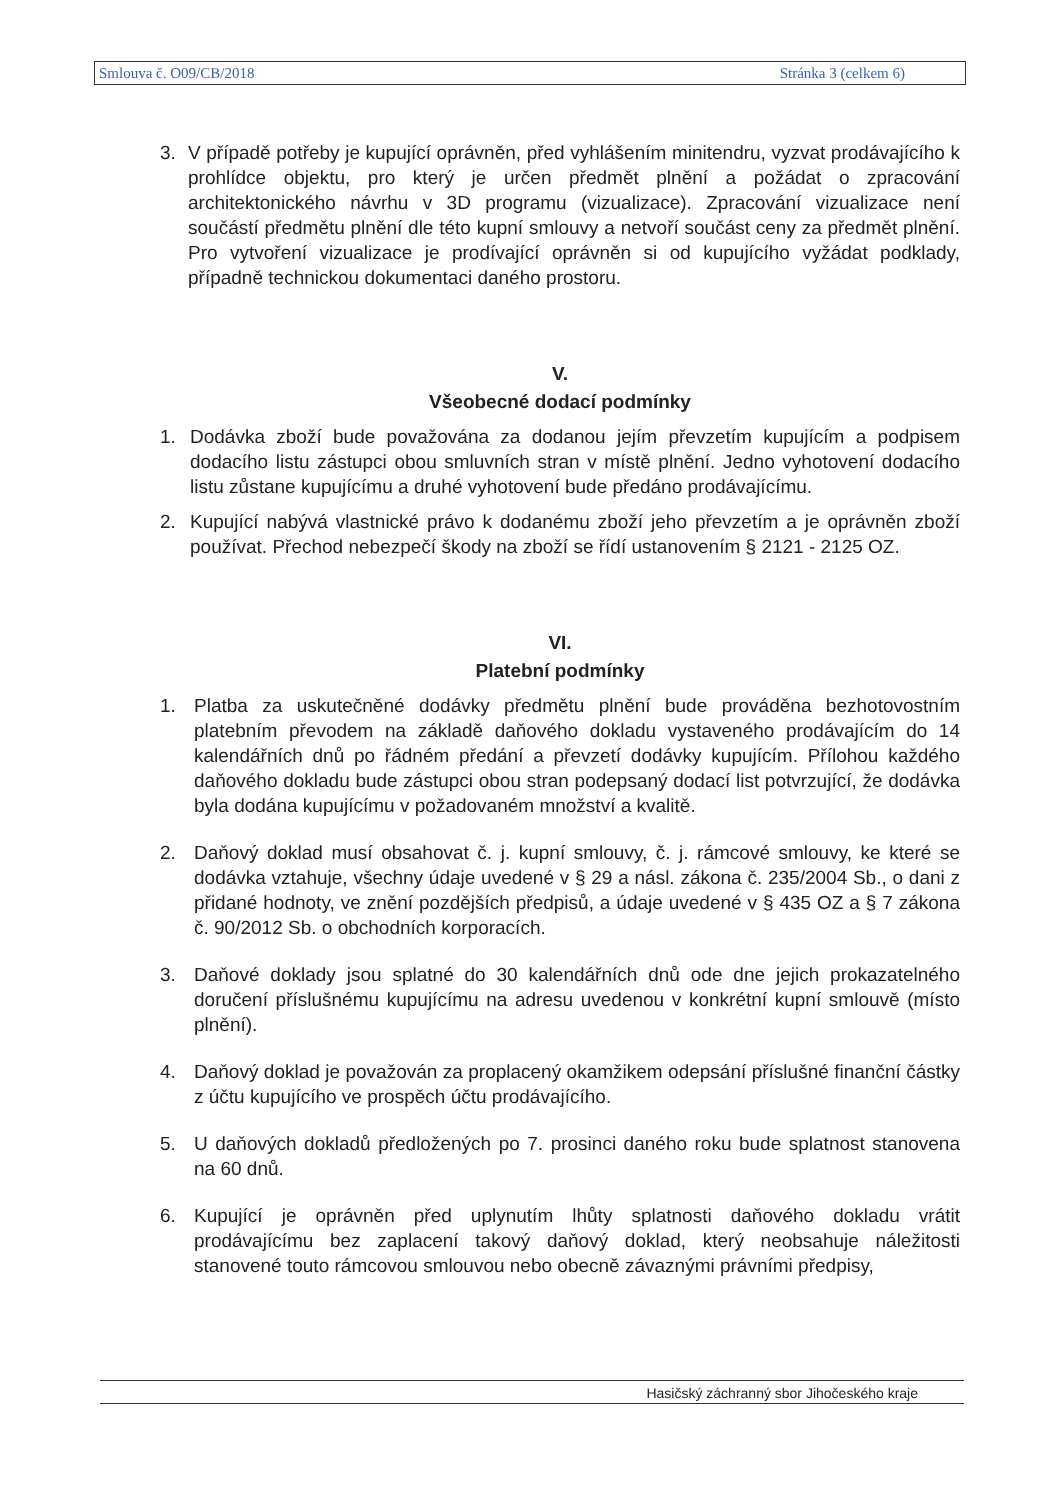Smlouva č. O09/CB/2018 Stránka 3 (celkem 6)
3. V případě potřeby je kupující oprávněn, před vyhlášením minitendru, vyzvat prodávajícího k prohlídce objektu, pro který je určen předmět plnění a požádat o zpracování architektonického návrhu v 3D programu (vizualizace). Zpracování vizualizace není součástí předmětu plnění dle této kupní smlouvy a netvoří součást ceny za předmět plnění. Pro vytvoření vizualizace je prodívající oprávněn si od kupujícího vyžádat podklady, případně technickou dokumentaci daného prostoru.
V.
Všeobecné dodací podmínky
1. Dodávka zboží bude považována za dodanou jejím převzetím kupujícím a podpisem dodacího listu zástupci obou smluvních stran v místě plnění. Jedno vyhotovení dodacího listu zůstane kupujícímu a druhé vyhotovení bude předáno prodávajícímu.
2. Kupující nabývá vlastnické právo k dodanému zboží jeho převzetím a je oprávněn zboží používat. Přechod nebezpečí škody na zboží se řídí ustanovením § 2121 - 2125 OZ.
VI.
Platební podmínky
1. Platba za uskutečněné dodávky předmětu plnění bude prováděna bezhotovostním platebním převodem na základě daňového dokladu vystaveného prodávajícím do 14 kalendářních dnů po řádném předání a převzetí dodávky kupujícím. Přílohou každého daňového dokladu bude zástupci obou stran podepsaný dodací list potvrzující, že dodávka byla dodána kupujícímu v požadovaném množství a kvalitě.
2. Daňový doklad musí obsahovat č. j. kupní smlouvy, č. j. rámcové smlouvy, ke které se dodávka vztahuje, všechny údaje uvedené v § 29 a násl. zákona č. 235/2004 Sb., o dani z přidané hodnoty, ve znění pozdějších předpisů, a údaje uvedené v § 435 OZ a § 7 zákona č. 90/2012 Sb. o obchodních korporacích.
3. Daňové doklady jsou splatné do 30 kalendářních dnů ode dne jejich prokazatelného doručení příslušnému kupujícímu na adresu uvedenou v konkrétní kupní smlouvě (místo plnění).
4. Daňový doklad je považován za proplacený okamžikem odepsání příslušné finanční částky z účtu kupujícího ve prospěch účtu prodávajícího.
5. U daňových dokladů předložených po 7. prosinci daného roku bude splatnost stanovena na 60 dnů.
6. Kupující je oprávněn před uplynutím lhůty splatnosti daňového dokladu vrátit prodávajícímu bez zaplacení takový daňový doklad, který neobsahuje náležitosti stanovené touto rámcovou smlouvou nebo obecně závaznými právními předpisy,
Hasičský záchranný sbor Jihočeského kraje